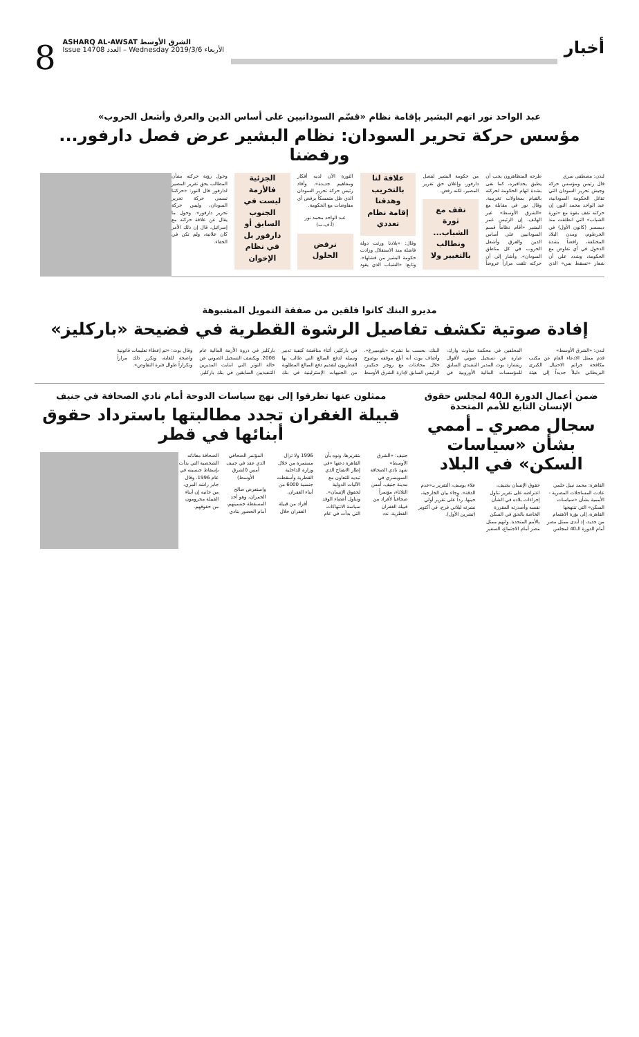8
ASHARQ AL-AWSAT الشرق الأوسط
Issue 14708 العدد – Wednesday 2019/3/6 الأربعاء
أخبار
عبد الواحد نور اتهم البشير بإقامة نظام «قسّم السودانيين على أساس الدين والعرق وأشعل الحروب»
مؤسس حركة تحرير السودان: نظام البشير عرض فصل دارفور... ورفضنا
لندن: مصطفى سري
قال رئيس ومؤسس حركة وجيش تحرير السودان التي تقاتل الحكومة السودانية، عبد الواحد محمد النور، إن حركته تقف بقوة مع «ثورة الشباب» التي انطلقت منذ ديسمبر (كانون الأول) في الخرطوم، ومدن البلاد المختلفة، رافضاً بشدة الدخول في أي تفاوض مع الحكومة، وشدد على أن شعار «تسقط بس» الذي طرحه المتظاهرون يجب أن يطبق بحذافيره، كما نفى بشدة اتهام الحكومة لحركته بالقيام بمحاولات تخريبية. وقال نور في مقابلة مع «الشرق الأوسط» عبر الهاتف، إن الرئيس عمر البشير «أقام نظاماً قسم السودانيين على أساس الدين والعرق وأشعل الحروب في كل مناطق السودان». وأشار إلى أن حركته تلقت مراراً عروضاً من حكومة البشير لفصل دارفور، وإعلان حق تقرير المصير، لكنه رفض.
نقف مع ثورة الشباب... ونطالب بالتغيير ولا علاقة لنا بالتخريب وهدفنا إقامة نظام تعددي
وقال: «بلادنا ورثت دولة فاشلة منذ الاستقلال وزادت حكومة البشير من فشلها». وتابع: «الشباب الذي يقود الثورة الآن لديه أفكار ومفاهيم جديدة». وأفاد رئيس حركة تحرير السودان الذي ظل متمسكاً برفض أي مفاوضات مع الحكومة.
عبد الواحد محمد نور (أ.ف.ب)
نرفض الحلول الجزئية فالأزمة ليست في الجنوب السابق أو دارفور بل في نظام الإخوان
وحول رؤية حركته بشأن المطالب بحق تقرير المصير لدارفور قال النور: «حركتنا تسمى حركة تحرير السودان، وليس حركة تحرير دارفور». وحول ما يقال عن علاقة حركته مع إسرائيل، قال إن ذلك الأمر كان علانية، ولم تكن في الخفاء.
مديرو البنك كانوا قلقين من صفقة التمويل المشبوهة
إفادة صوتية تكشف تفاصيل الرشوة القطرية في فضيحة «باركليز»
لندن: «الشرق الأوسط»
قدم ممثل الادعاء العام عن مكتب مكافحة جرائم الاحتيال الكبرى البريطاني دليلاً جديداً إلى هيئة المحلفين في محكمة ساوث وارك، عبارة عن تسجيل صوتي لأقوال ريتشارد بوث المدير التنفيذي السابق للمؤسسات المالية الأوروبية في البنك، بحسب ما نشرته «بلومبيرغ». وأضاف بوث أنه أبلغ موقفه بوضوح خلال محادثات مع روجر جنكينز، الرئيس السابق لإدارة الشرق الأوسط في باركليز، أثناء مناقشة كيفية تدبير وسيلة لدفع المبالغ التي طالب بها القطريون لتقديم دفع المبالغ المطلوبة من الجنيهات الإسترلينية في بنك باركليز في ذروة الأزمة المالية عام 2008. ويكشف التسجيل الصوتي عن حالة التوتر التي انتابت المديرين التنفيذيين السابقين في بنك باركليز. وقال بوث: «تم إعطاء تعليمات قانونية واضحة للغاية، وتكرر ذلك مراراً وتكراراً طوال فترة التفاوض».
ضمن أعمال الدورة الـ40 لمجلس حقوق الإنسان التابع للأمم المتحدة
سجال مصري ـ أممي بشأن «سياسات السكن» في البلاد
القاهرة: محمد نبيل حلمي
عادت المساجلات المصرية - الأممية بشأن «سياسات السكن» التي تنتهجها القاهرة، إلى بؤرة الاهتمام من جديد، إذ أبدى ممثل مصر أمام الدورة الـ40 لمجلس حقوق الإنسان بجنيف، اعتراضه على تقرير تناول إجراءات بلاده في الشأن نفسه وأصدرته المقررة الخاصة بالحق في السكن بالأمم المتحدة. واتهم ممثل مصر أمام الاجتماع، السفير علاء يوسف، التقرير بـ«عدم الدقة». وجاء بيان الخارجية، حينها، رداً على تقرير أولي نشرته ليلاني فرح، في أكتوبر (تشرين الأول).
ممثلون عنها تطرقوا إلى نهج سياسات الدوحة أمام نادي الصحافة في جنيف
قبيلة الغفران تجدد مطالبتها باسترداد حقوق أبنائها في قطر
جنيف: «الشرق الأوسط»
شهد نادي الصحافة السويسري في مدينة جنيف، أمس الثلاثاء، مؤتمراً صحافياً لأفراد من قبيلة الغفران القطرية، ندد بتقريرها، ونوه بأن القاهرة دعتها «في إطار الانفتاح الذي تبديه للتعاون مع الآليات الدولية لحقوق الإنسان». وتناول أعضاء الوفد سياسة الانتهاكات التي بدأت في عام 1996 ولا تزال مستمرة من خلال وزارة الداخلية القطرية وأسقطت جنسية 6000 من أبناء الغفران.
أفراد من قبيلة الغفران خلال المؤتمر الصحافي الذي عقد في جنيف أمس (الشرق الأوسط)
واستعرض صالح الحمران، وهو أحد المسقطة جنسيتهم، أمام الحضور بنادي الصحافة معاناته الشخصية التي بدأت بإسقاط جنسيته في عام 1996. وقال جابر راشد المري، من جانبه إن أبناء القبيلة محرومون من حقوقهم.